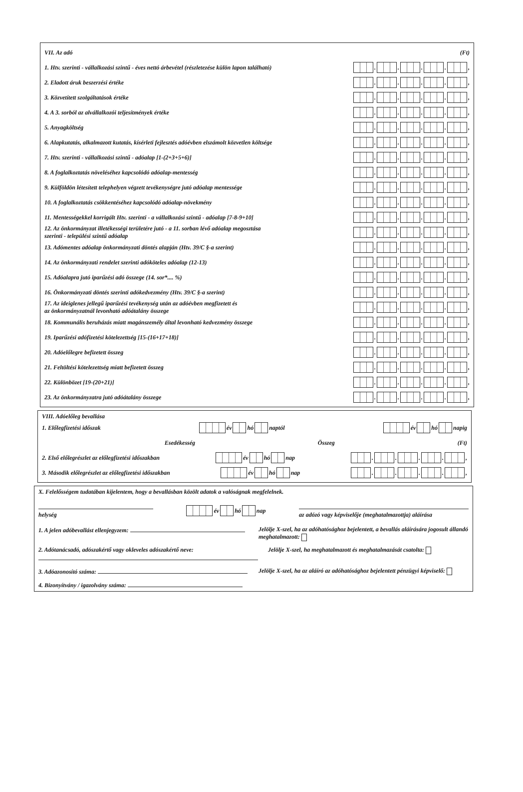VII. Az adó (Ft)
1. Htv. szerinti - vállalkozási szintű - éves nettó árbevétel (részletezése külön lapon található) . . . . ,
2. Eladott áruk beszerzési értéke . . . . ,
3. Közvetített szolgáltatások értéke . . . . ,
4. A 3. sorból az alvállalkozói teljesítmények értéke . . . . ,
5. Anyagköltség . . . . ,
6. Alapkutatás, alkalmazott kutatás, kísérleti fejlesztés adóévben elszámolt közvetlen költsége . . . . ,
7. Htv. szerinti - vállalkozási szintű - adóalap [1-(2+3+5+6)] . . . . ,
8. A foglalkoztatás növeléséhez kapcsolódó adóalap-mentesség . . . . ,
9. Külföldön létesített telephelyen végzett tevékenységre jutó adóalap mentessége . . . . ,
10. A foglalkoztatás csökkentéséhez kapcsolódó adóalap-növekmény . . . . ,
11. Mentességekkel korrigált Htv. szerinti - a vállalkozási szintű - adóalap [7-8-9+10] . . . . ,
12. Az önkormányzat illetékességi területére jutó - a 11. sorban lévő adóalap megosztása
szerinti - települési szintű adóalap . . . . ,
13. Adómentes adóalap önkormányzati döntés alapján (Htv. 39/C §-a szerint) . . . . ,
14. Az önkormányzati rendelet szerinti adóköteles adóalap (12-13) . . . . ,
15. Adóalapra jutó iparűzési adó összege (14. sor*.... %) . . . . ,
16. Önkormányzati döntés szerinti adókedvezmény (Htv. 39/C §-a szerint) . . . . ,
17. Az ideiglenes jellegű iparűzési tevékenység után az adóévben megfizetett és
az önkormányzatnál levonható adóátalány összege . . . . ,
18. Kommunális beruházás miatt magánszemély által levonható kedvezmény összege . . . . ,
19. Iparűzési adófizetési kötelezettség [15-(16+17+18)] . . . . ,
20. Adóelőlegre befizetett összeg . . . . ,
21. Feltöltési kötelezettség miatt befizetett összeg . . . . ,
22. Különbözet [19-(20+21)] . . . . ,
23. Az önkormányzatra jutó adóátalány összege . . . . ,
VIII. Adóelőleg bevallása
1. Előlegfizetési időszak év hó naptól év hó napig
Esedékesség Összeg (Ft)
2. Első előlegrészlet az előlegfizetési időszakban év hó nap . . . . ,
3. Második előlegrészlet az előlegfizetési időszakban év hó nap . . . . ,
X. Felelősségem tudatában kijelentem, hogy a bevallásban közölt adatok a valóságnak megfelelnek.
helység év hó nap
az adózó vagy képviselője (meghatalmazottja) aláírása
1. A jelen adóbevallást ellenjegyzem:
Jelölje X-szel, ha az adóhatósághoz bejelentett, a bevallás aláírására jogosult állandó meghatalmazott:
2. Adótanácsadó, adószakértő vagy okleveles adószakértő neve:
Jelölje X-szel, ha meghatalmazott és meghatalmazását csatolta:
3. Adóazonosító száma: Jelölje X-szel, ha az aláíró az adóhatósághoz bejelentett pénzügyi képviselő:
4. Bizonyítvány / igazolvány száma: